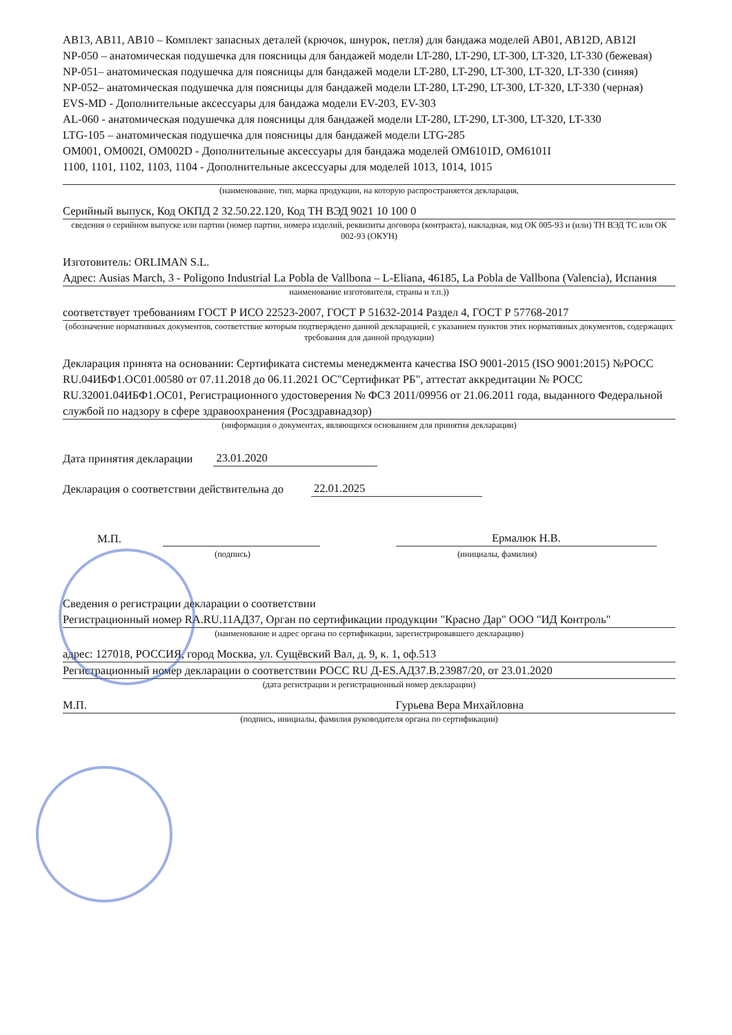AB13, AB11, AB10 – Комплект запасных деталей (крючок, шнурок, петля) для бандажа моделей AB01, AB12D, AB12I
NP-050 – анатомическая подушечка для поясницы для бандажей модели LT-280, LT-290, LT-300, LT-320, LT-330 (бежевая)
NP-051– анатомическая подушечка для поясницы для бандажей модели LT-280, LT-290, LT-300, LT-320, LT-330 (синяя)
NP-052– анатомическая подушечка для поясницы для бандажей модели LT-280, LT-290, LT-300, LT-320, LT-330 (черная)
EVS-MD - Дополнительные аксессуары для бандажа модели EV-203, EV-303
AL-060 - анатомическая подушечка для поясницы для бандажей модели LT-280, LT-290, LT-300, LT-320, LT-330
LTG-105 – анатомическая подушечка для поясницы для бандажей модели LTG-285
OM001, OM002I, OM002D - Дополнительные аксессуары для бандажа моделей OM6101D, OM6101I
1100, 1101, 1102, 1103, 1104 - Дополнительные аксессуары для моделей 1013, 1014, 1015
(наименование, тип, марка продукции, на которую распространяется декларация,
Серийный выпуск, Код ОКПД 2 32.50.22.120, Код ТН ВЭД 9021 10 100 0
сведения о серийном выпуске или партии (номер партии, номера изделий, реквизиты договора (контракта), накладная, код ОК 005-93 и (или) ТН ВЭД ТС или ОК 002-93 (ОКУН)
Изготовитель: ORLIMAN S.L.
Адрес: Ausias March, 3 - Poligono Industrial La Pobla de Vallbona – L-Eliana, 46185, La Pobla de Vallbona (Valencia), Испания
наименование изготовителя, страны и т.п.))
соответствует требованиям ГОСТ Р ИСО 22523-2007, ГОСТ Р 51632-2014 Раздел 4, ГОСТ Р 57768-2017
(обозначение нормативных документов, соответствие которым подтверждено данной декларацией, с указанием пунктов этих нормативных документов, содержащих требования для данной продукции)
Декларация принята на основании: Сертификата системы менеджмента качества ISO 9001-2015 (ISO 9001:2015) №РОСС RU.04ИБФ1.ОС01.00580 от 07.11.2018 до 06.11.2021 ОС"Сертификат РБ", аттестат аккредитации № РОСС RU.32001.04ИБФ1.ОС01, Регистрационного удостоверения № ФСЗ 2011/09956 от 21.06.2011 года, выданного Федеральной службой по надзору в сфере здравоохранения (Росздравнадзор)
(информация о документах, являющихся основанием для принятия декларации)
Дата принятия декларации 23.01.2020
Декларация о соответствии действительна до 22.01.2025
М.П. Ермалюк Н.В.
(подпись) (инициалы, фамилия)
Сведения о регистрации декларации о соответствии
Регистрационный номер RA.RU.11АД37, Орган по сертификации продукции "Красно Дар" ООО "ИД Контроль"
(наименование и адрес органа по сертификации, зарегистрировавшего декларацию)
адрес: 127018, РОССИЯ, город Москва, ул. Сущёвский Вал, д. 9, к. 1, оф.513
Регистрационный номер декларации о соответствии РОСС RU Д-ES.АД37.В.23987/20, от 23.01.2020
(дата регистрации и регистрационный номер декларации)
М.П. Гурьева Вера Михайловна
(подпись, инициалы, фамилия руководителя органа по сертификации)